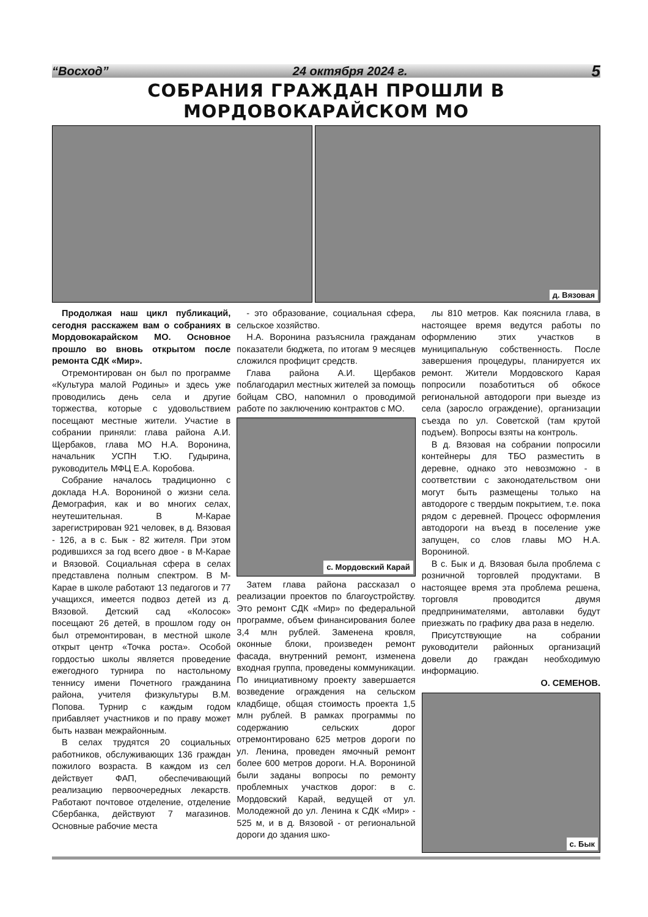“Восход” 24 октября 2024 г. 5
СОБРАНИЯ ГРАЖДАН ПРОШЛИ В МОРДОВОКАРАЙСКОМ МО
д. Вязовая
Продолжая наш цикл публикаций, сегодня расскажем вам о собраниях в Мордовокарайском МО. Основное прошло во вновь открытом после ремонта СДК «Мир».
Отремонтирован он был по программе «Культура малой Родины» и здесь уже проводились день села и другие торжества, которые с удовольствием посещают местные жители. Участие в собрании приняли: глава района А.И. Щербаков, глава МО Н.А. Воронина, начальник УСПН Т.Ю. Гудырина, руководитель МФЦ Е.А. Коробова.
Собрание началось традиционно с доклада Н.А. Ворониной о жизни села. Демография, как и во многих селах, неутешительная. В М-Карае зарегистрирован 921 человек, в д. Вязовая - 126, а в с. Бык - 82 жителя. При этом родившихся за год всего двое - в М-Карае и Вязовой. Социальная сфера в селах представлена полным спектром. В М-Карае в школе работают 13 педагогов и 77 учащихся, имеется подвоз детей из д. Вязовой. Детский сад «Колосок» посещают 26 детей, в прошлом году он был отремонтирован, в местной школе открыт центр «Точка роста». Особой гордостью школы является проведение ежегодного турнира по настольному теннису имени Почетного гражданина района, учителя физкультуры В.М. Попова. Турнир с каждым годом прибавляет участников и по праву может быть назван межрайонным.
В селах трудятся 20 социальных работников, обслуживающих 136 граждан пожилого возраста. В каждом из сел действует ФАП, обеспечивающий реализацию первоочередных лекарств. Работают почтовое отделение, отделение Сбербанка, действуют 7 магазинов. Основные рабочие места
- это образование, социальная сфера, сельское хозяйство.
Н.А. Воронина разъяснила гражданам показатели бюджета, по итогам 9 месяцев сложился профицит средств.
Глава района А.И. Щербаков поблагодарил местных жителей за помощь бойцам СВО, напомнил о проводимой работе по заключению контрактов с МО.
с. Мордовский Карай
Затем глава района рассказал о реализации проектов по благоустройству. Это ремонт СДК «Мир» по федеральной программе, объем финансирования более 3,4 млн рублей. Заменена кровля, оконные блоки, произведен ремонт фасада, внутренний ремонт, изменена входная группа, проведены коммуникации. По инициативному проекту завершается возведение ограждения на сельском кладбище, общая стоимость проекта 1,5 млн рублей. В рамках программы по содержанию сельских дорог отремонтировано 625 метров дороги по ул. Ленина, проведен ямочный ремонт более 600 метров дороги. Н.А. Ворониной были заданы вопросы по ремонту проблемных участков дорог: в с. Мордовский Карай, ведущей от ул. Молодежной до ул. Ленина к СДК «Мир» - 525 м, и в д. Вязовой - от региональной дороги до здания шко-
лы 810 метров. Как пояснила глава, в настоящее время ведутся работы по оформлению этих участков в муниципальную собственность. После завершения процедуры, планируется их ремонт. Жители Мордовского Карая попросили позаботиться об обкосе региональной автодороги при выезде из села (заросло ограждение), организации съезда по ул. Советской (там крутой подъем). Вопросы взяты на контроль.
В д. Вязовая на собрании попросили контейнеры для ТБО разместить в деревне, однако это невозможно - в соответствии с законодательством они могут быть размещены только на автодороге с твердым покрытием, т.е. пока рядом с деревней. Процесс оформления автодороги на въезд в поселение уже запущен, со слов главы МО Н.А. Ворониной.
В с. Бык и д. Вязовая была проблема с розничной торговлей продуктами. В настоящее время эта проблема решена, торговля проводится двумя предпринимателями, автолавки будут приезжать по графику два раза в неделю.
Присутствующие на собрании руководители районных организаций довели до граждан необходимую информацию.
О. СЕМЕНОВ.
с. Бык